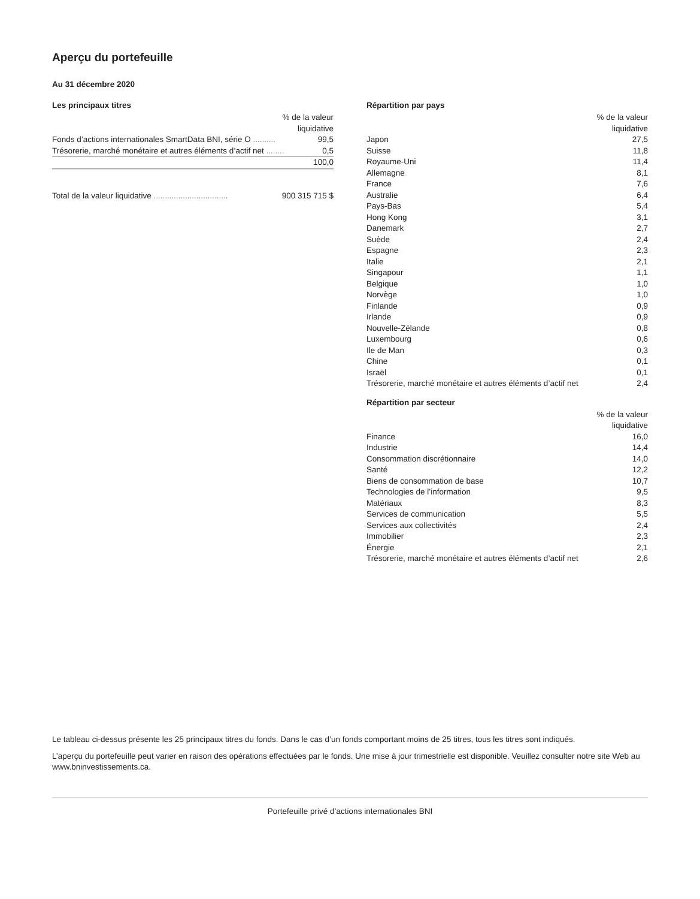Aperçu du portefeuille
Au 31 décembre 2020
Les principaux titres
| % de la valeur liquidative | |
| --- | --- |
| Fonds d’actions internationales SmartData BNI, série O .......... | 99,5 |
| Trésorerie, marché monétaire et autres éléments d’actif net ........ | 0,5 |
| | 100,0 |
| Total de la valeur liquidative ................................. | 900 315 715 $ |
Répartition par pays
| % de la valeur liquidative | |
| --- | --- |
| Japon | 27,5 |
| Suisse | 11,8 |
| Royaume-Uni | 11,4 |
| Allemagne | 8,1 |
| France | 7,6 |
| Australie | 6,4 |
| Pays-Bas | 5,4 |
| Hong Kong | 3,1 |
| Danemark | 2,7 |
| Suède | 2,4 |
| Espagne | 2,3 |
| Italie | 2,1 |
| Singapour | 1,1 |
| Belgique | 1,0 |
| Norvège | 1,0 |
| Finlande | 0,9 |
| Irlande | 0,9 |
| Nouvelle-Zélande | 0,8 |
| Luxembourg | 0,6 |
| Ile de Man | 0,3 |
| Chine | 0,1 |
| Israël | 0,1 |
| Trésorerie, marché monétaire et autres éléments d’actif net | 2,4 |
Répartition par secteur
| % de la valeur liquidative | |
| --- | --- |
| Finance | 16,0 |
| Industrie | 14,4 |
| Consommation discrétionnaire | 14,0 |
| Santé | 12,2 |
| Biens de consommation de base | 10,7 |
| Technologies de l’information | 9,5 |
| Matériaux | 8,3 |
| Services de communication | 5,5 |
| Services aux collectivités | 2,4 |
| Immobilier | 2,3 |
| Énergie | 2,1 |
| Trésorerie, marché monétaire et autres éléments d’actif net | 2,6 |
Le tableau ci-dessus présente les 25 principaux titres du fonds. Dans le cas d’un fonds comportant moins de 25 titres, tous les titres sont indiqués.
L’aperçu du portefeuille peut varier en raison des opérations effectuées par le fonds. Une mise à jour trimestrielle est disponible. Veuillez consulter notre site Web au www.bninvestissements.ca.
Portefeuille privé d’actions internationales BNI